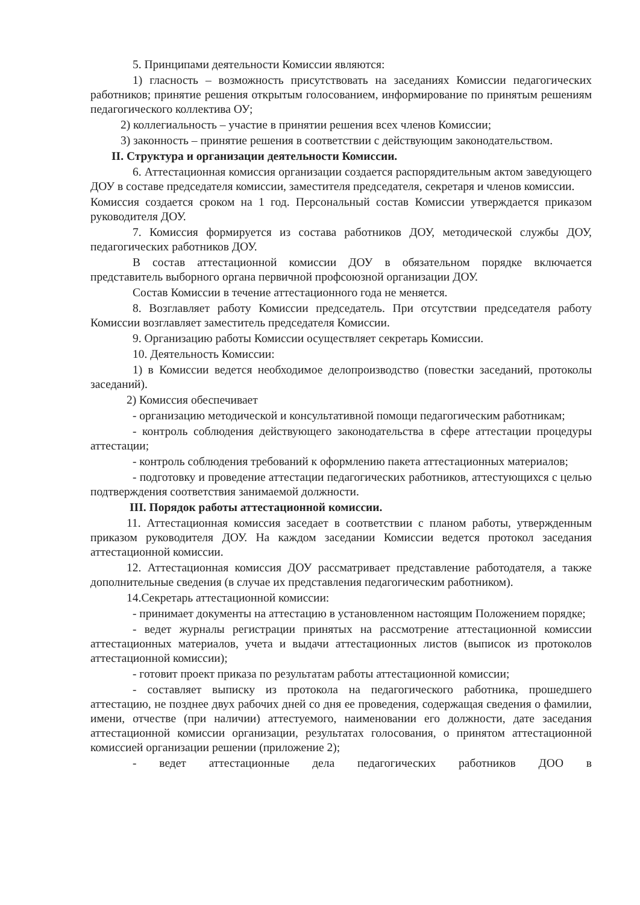5. Принципами деятельности Комиссии являются:
1) гласность – возможность присутствовать на заседаниях Комиссии педагогических работников; принятие решения открытым голосованием, информирование по принятым решениям педагогического коллектива ОУ;
2) коллегиальность – участие в принятии решения всех членов Комиссии;
3) законность – принятие решения в соответствии с действующим законодательством.
II. Структура и организации деятельности Комиссии.
6. Аттестационная комиссия организации создается распорядительным актом заведующего ДОУ в составе председателя комиссии, заместителя председателя, секретаря и членов комиссии.
Комиссия создается сроком на 1 год. Персональный состав Комиссии утверждается приказом руководителя ДОУ.
7. Комиссия формируется из состава работников ДОУ, методической службы ДОУ, педагогических работников ДОУ.
В состав аттестационной комиссии ДОУ в обязательном порядке включается представитель выборного органа первичной профсоюзной организации ДОУ.
Состав Комиссии в течение аттестационного года не меняется.
8. Возглавляет работу Комиссии председатель. При отсутствии председателя работу Комиссии возглавляет заместитель председателя Комиссии.
9. Организацию работы Комиссии осуществляет секретарь Комиссии.
10. Деятельность Комиссии:
1) в Комиссии ведется необходимое делопроизводство (повестки заседаний, протоколы заседаний).
2) Комиссия обеспечивает
- организацию методической и консультативной помощи педагогическим работникам;
- контроль соблюдения действующего законодательства в сфере аттестации процедуры аттестации;
- контроль соблюдения требований к оформлению пакета аттестационных материалов;
- подготовку и проведение аттестации педагогических работников, аттестующихся с целью подтверждения соответствия занимаемой должности.
III. Порядок работы аттестационной комиссии.
11. Аттестационная комиссия заседает в соответствии с планом работы, утвержденным приказом руководителя ДОУ. На каждом заседании Комиссии ведется протокол заседания аттестационной комиссии.
12. Аттестационная комиссия ДОУ рассматривает представление работодателя, а также дополнительные сведения (в случае их представления педагогическим работником).
14.Секретарь аттестационной комиссии:
- принимает документы на аттестацию в установленном настоящим Положением порядке;
- ведет журналы регистрации принятых на рассмотрение аттестационной комиссии аттестационных материалов, учета и выдачи аттестационных листов (выписок из протоколов аттестационной комиссии);
- готовит проект приказа по результатам работы аттестационной комиссии;
- составляет выписку из протокола на педагогического работника, прошедшего аттестацию, не позднее двух рабочих дней со дня ее проведения, содержащая сведения о фамилии, имени, отчестве (при наличии) аттестуемого, наименовании его должности, дате заседания аттестационной комиссии организации, результатах голосования, о принятом аттестационной комиссией организации решении (приложение 2);
- ведет аттестационные дела педагогических работников ДОО в